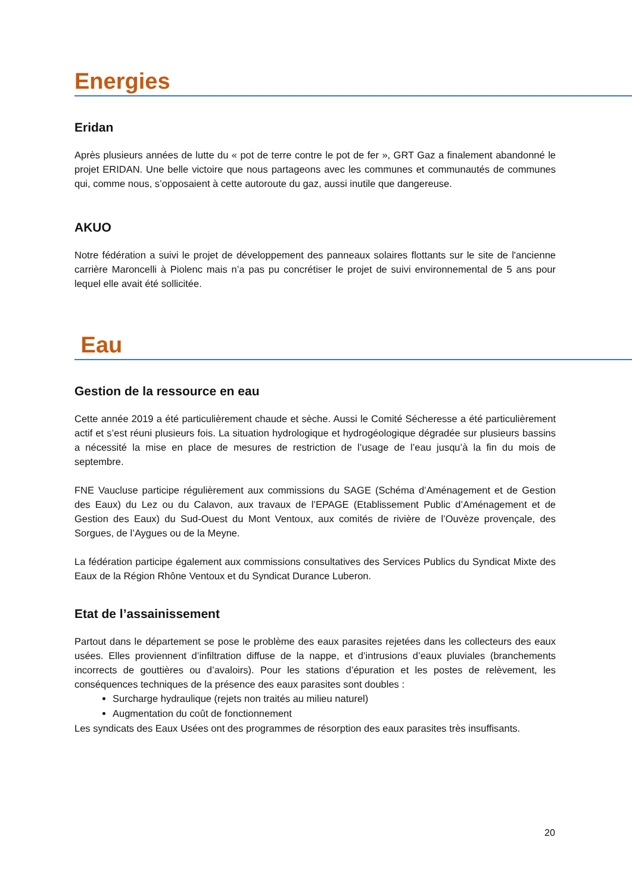Energies
Eridan
Après plusieurs années de lutte du « pot de terre contre le pot de fer », GRT Gaz a finalement abandonné le projet ERIDAN. Une belle victoire que nous partageons avec les communes et communautés de communes qui, comme nous, s’opposaient à cette autoroute du gaz, aussi inutile que dangereuse.
AKUO
Notre fédération a suivi le projet de développement des panneaux solaires flottants sur le site de l'ancienne carrière Maroncelli à Piolenc mais n’a pas pu concrétiser le projet de suivi environnemental de 5 ans pour lequel elle avait été sollicitée.
Eau
Gestion de la ressource en eau
Cette année 2019 a été particulièrement chaude et sèche. Aussi le Comité Sécheresse a été particulièrement actif et s’est réuni plusieurs fois. La situation hydrologique et hydrogéologique dégradée sur plusieurs bassins a nécessité la mise en place de mesures de restriction de l’usage de l’eau jusqu’à la fin du mois de septembre.
FNE Vaucluse participe régulièrement aux commissions du SAGE (Schéma d’Aménagement et de Gestion des Eaux) du Lez ou du Calavon, aux travaux de l’EPAGE (Etablissement Public d’Aménagement et de Gestion des Eaux) du Sud-Ouest du Mont Ventoux, aux comités de rivière de l’Ouvèze provençale, des Sorgues, de l’Aygues ou de la Meyne.
La fédération participe également aux commissions consultatives des Services Publics du Syndicat Mixte des Eaux de la Région Rhône Ventoux et du Syndicat Durance Luberon.
Etat de l’assainissement
Partout dans le département se pose le problème des eaux parasites rejetées dans les collecteurs des eaux usées. Elles proviennent d’infiltration diffuse de la nappe, et d’intrusions d’eaux pluviales (branchements incorrects de gouttières ou d’avaloirs). Pour les stations d’épuration et les postes de relèvement, les conséquences techniques de la présence des eaux parasites sont doubles :
Surcharge hydraulique (rejets non traités au milieu naturel)
Augmentation du coût de fonctionnement
Les syndicats des Eaux Usées ont des programmes de résorption des eaux parasites très insuffisants.
20